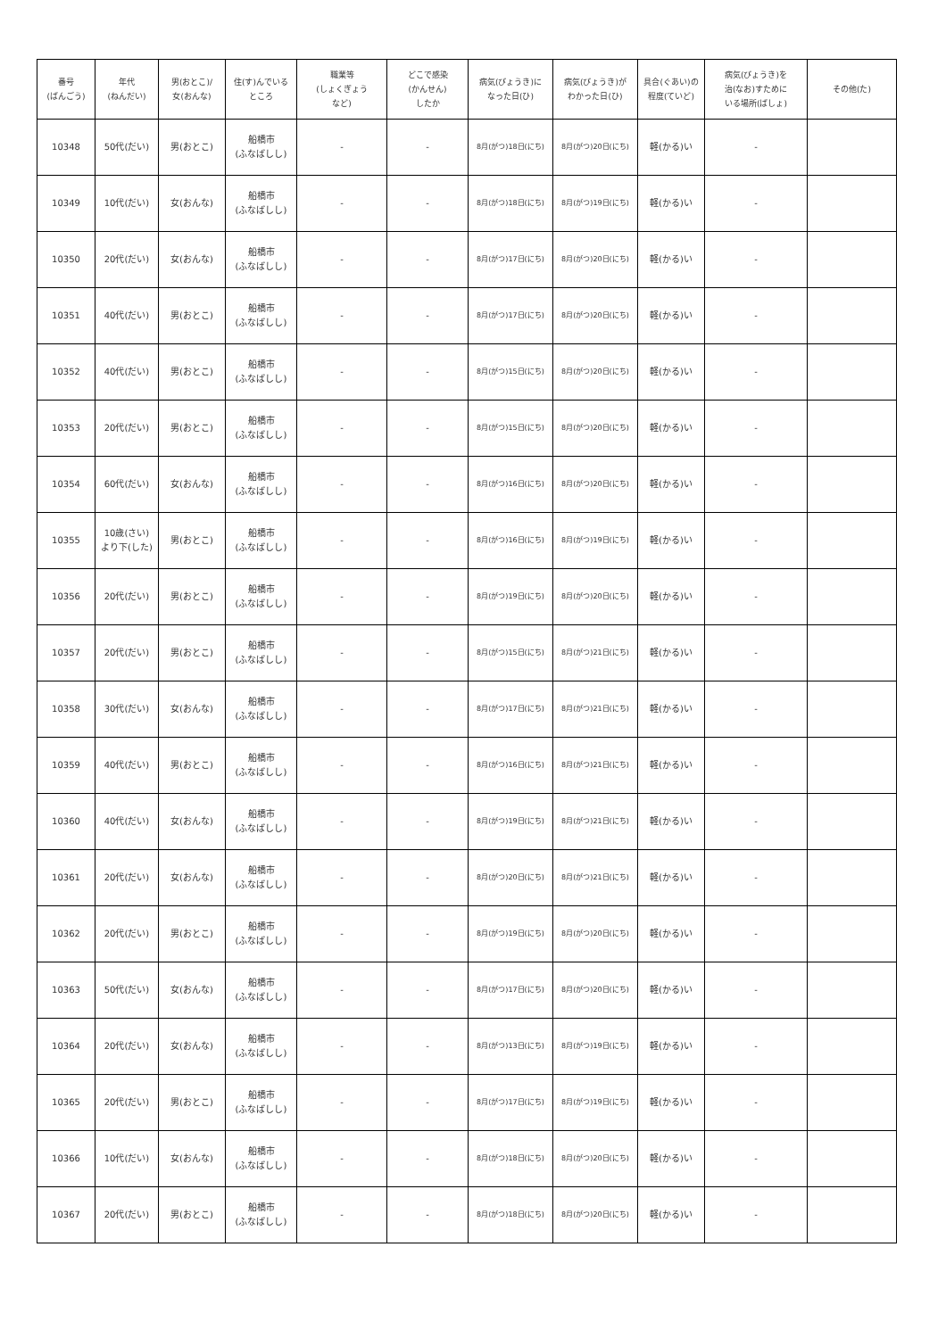| 番号 (ばんごう) | 年代 (ねんだい) | 男(おとこ)/ 女(おんな) | 住(す)んでいる ところ | 職業等 (しょくぎょう など) | どこで感染 (かんせん) したか | 病気(びょうき)に なった日(ひ) | 病気(びょうき)が わかった日(ひ) | 具合(ぐあい)の 程度(ていど) | 病気(びょうき)を 治(なお)すために いる場所(ばしょ) | その他(た) |
| --- | --- | --- | --- | --- | --- | --- | --- | --- | --- | --- |
| 10348 | 50代(だい) | 男(おとこ) | 船橋市 (ふなばしし) | - | - | 8月(がつ)18日(にち) | 8月(がつ)20日(にち) | 軽(かる)い | - | |
| 10349 | 10代(だい) | 女(おんな) | 船橋市 (ふなばしし) | - | - | 8月(がつ)18日(にち) | 8月(がつ)19日(にち) | 軽(かる)い | - | |
| 10350 | 20代(だい) | 女(おんな) | 船橋市 (ふなばしし) | - | - | 8月(がつ)17日(にち) | 8月(がつ)20日(にち) | 軽(かる)い | - | |
| 10351 | 40代(だい) | 男(おとこ) | 船橋市 (ふなばしし) | - | - | 8月(がつ)17日(にち) | 8月(がつ)20日(にち) | 軽(かる)い | - | |
| 10352 | 40代(だい) | 男(おとこ) | 船橋市 (ふなばしし) | - | - | 8月(がつ)15日(にち) | 8月(がつ)20日(にち) | 軽(かる)い | - | |
| 10353 | 20代(だい) | 男(おとこ) | 船橋市 (ふなばしし) | - | - | 8月(がつ)15日(にち) | 8月(がつ)20日(にち) | 軽(かる)い | - | |
| 10354 | 60代(だい) | 女(おんな) | 船橋市 (ふなばしし) | - | - | 8月(がつ)16日(にち) | 8月(がつ)20日(にち) | 軽(かる)い | - | |
| 10355 | 10歳(さい) より下(した) | 男(おとこ) | 船橋市 (ふなばしし) | - | - | 8月(がつ)16日(にち) | 8月(がつ)19日(にち) | 軽(かる)い | - | |
| 10356 | 20代(だい) | 男(おとこ) | 船橋市 (ふなばしし) | - | - | 8月(がつ)19日(にち) | 8月(がつ)20日(にち) | 軽(かる)い | - | |
| 10357 | 20代(だい) | 男(おとこ) | 船橋市 (ふなばしし) | - | - | 8月(がつ)15日(にち) | 8月(がつ)21日(にち) | 軽(かる)い | - | |
| 10358 | 30代(だい) | 女(おんな) | 船橋市 (ふなばしし) | - | - | 8月(がつ)17日(にち) | 8月(がつ)21日(にち) | 軽(かる)い | - | |
| 10359 | 40代(だい) | 男(おとこ) | 船橋市 (ふなばしし) | - | - | 8月(がつ)16日(にち) | 8月(がつ)21日(にち) | 軽(かる)い | - | |
| 10360 | 40代(だい) | 女(おんな) | 船橋市 (ふなばしし) | - | - | 8月(がつ)19日(にち) | 8月(がつ)21日(にち) | 軽(かる)い | - | |
| 10361 | 20代(だい) | 女(おんな) | 船橋市 (ふなばしし) | - | - | 8月(がつ)20日(にち) | 8月(がつ)21日(にち) | 軽(かる)い | - | |
| 10362 | 20代(だい) | 男(おとこ) | 船橋市 (ふなばしし) | - | - | 8月(がつ)19日(にち) | 8月(がつ)20日(にち) | 軽(かる)い | - | |
| 10363 | 50代(だい) | 女(おんな) | 船橋市 (ふなばしし) | - | - | 8月(がつ)17日(にち) | 8月(がつ)20日(にち) | 軽(かる)い | - | |
| 10364 | 20代(だい) | 女(おんな) | 船橋市 (ふなばしし) | - | - | 8月(がつ)13日(にち) | 8月(がつ)19日(にち) | 軽(かる)い | - | |
| 10365 | 20代(だい) | 男(おとこ) | 船橋市 (ふなばしし) | - | - | 8月(がつ)17日(にち) | 8月(がつ)19日(にち) | 軽(かる)い | - | |
| 10366 | 10代(だい) | 女(おんな) | 船橋市 (ふなばしし) | - | - | 8月(がつ)18日(にち) | 8月(がつ)20日(にち) | 軽(かる)い | - | |
| 10367 | 20代(だい) | 男(おとこ) | 船橋市 (ふなばしし) | - | - | 8月(がつ)18日(にち) | 8月(がつ)20日(にち) | 軽(かる)い | - | |